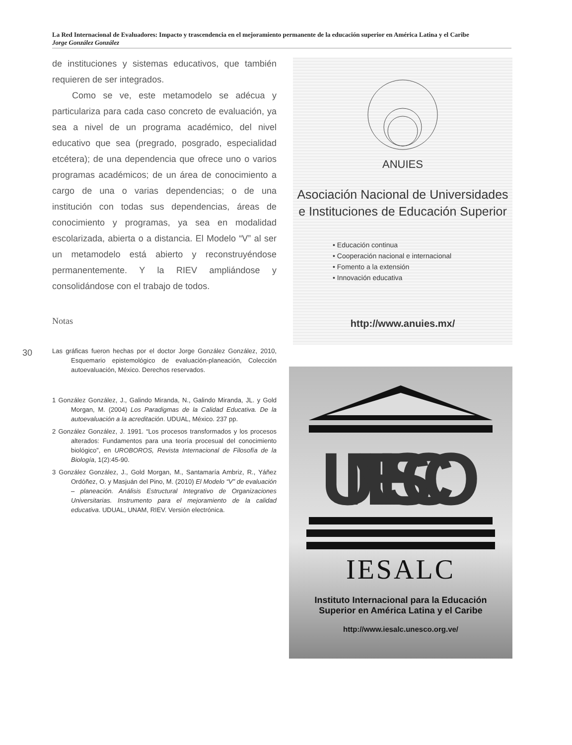La Red Internacional de Evaluadores: Impacto y trascendencia en el mejoramiento permanente de la educación superior en América Latina y el Caribe
Jorge González González
de instituciones y sistemas educativos, que también requieren de ser integrados.
Como se ve, este metamodelo se adécua y particulariza para cada caso concreto de evaluación, ya sea a nivel de un programa académico, del nivel educativo que sea (pregrado, posgrado, especialidad etcétera); de una dependencia que ofrece uno o varios programas académicos; de un área de conocimiento a cargo de una o varias dependencias; o de una institución con todas sus dependencias, áreas de conocimiento y programas, ya sea en modalidad escolarizada, abierta o a distancia. El Modelo “V” al ser un metamodelo está abierto y reconstruyéndose permanentemente. Y la RIEV ampliándose y consolidándose con el trabajo de todos.
Notas
Las gráficas fueron hechas por el doctor Jorge González González, 2010, Esquemario epistemológico de evaluación-planeación, Colección autoevaluación, México. Derechos reservados.
1 González González, J., Galindo Miranda, N., Galindo Miranda, JL. y Gold Morgan, M. (2004) Los Paradigmas de la Calidad Educativa. De la autoevaluación a la acreditación. UDUAL, México. 237 pp.
2 González González, J. 1991. “Los procesos transformados y los procesos alterados: Fundamentos para una teoría procesual del conocimiento biológico”, en UROBOROS, Revista Internacional de Filosofía de la Biología, 1(2):45-90.
3 González González, J., Gold Morgan, M., Santamaría Ambriz, R., Yáñez Ordóñez, O. y Masjuán del Pino, M. (2010) El Modelo “V” de evaluación – planeación. Análisis Estructural Integrativo de Organizaciones Universitarias. Instrumento para el mejoramiento de la calidad educativa. UDUAL, UNAM, RIEV. Versión electrónica.
30
ANUIES
Asociación Nacional de Universidades
e Instituciones de Educación Superior
• Educación continua
• Cooperación nacional e internacional
• Fomento a la extensión
• Innovación educativa
http://www.anuies.mx/
UNESCO
IESALC
Instituto Internacional para la Educación
Superior en América Latina y el Caribe
http://www.iesalc.unesco.org.ve/